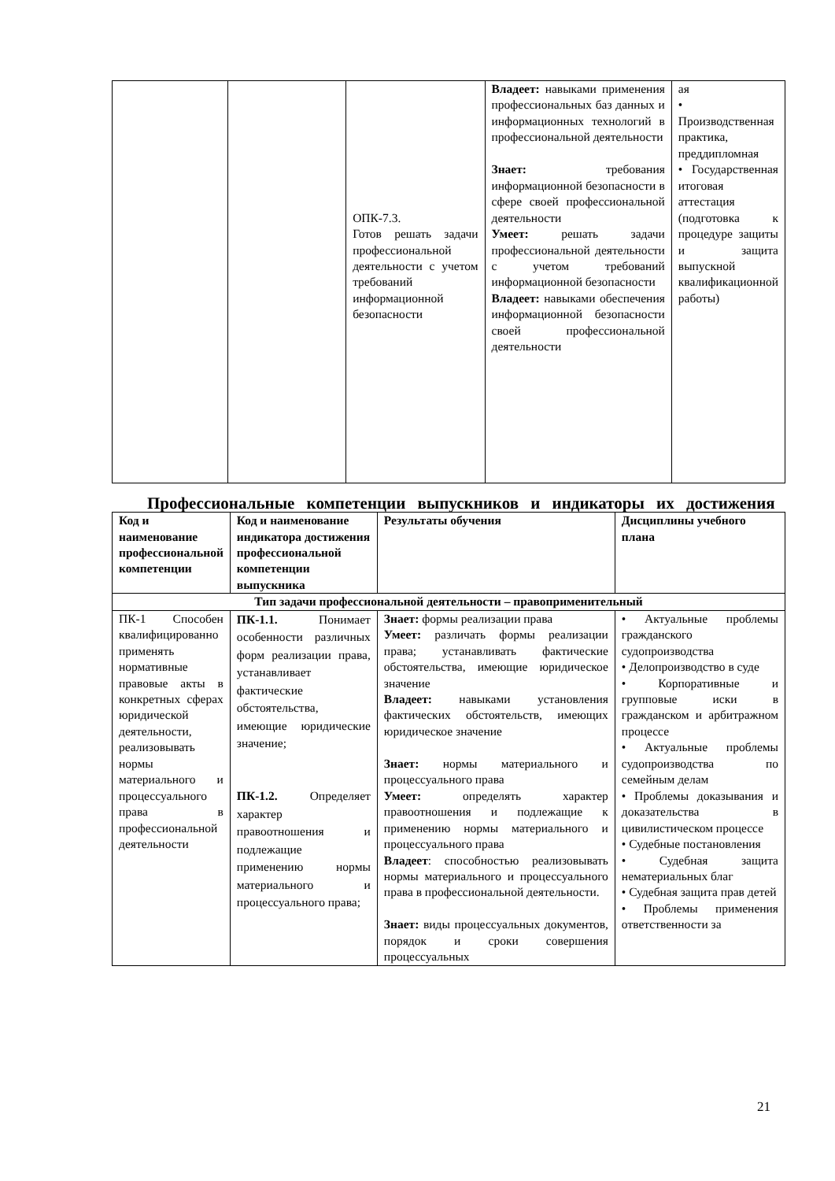| | | ОПК-7.3. Готов решать задачи профессиональной деятельности с учетом требований информационной безопасности | Владеет: навыками применения профессиональных баз данных и информационных технологий в профессиональной деятельности Знает: требования информационной безопасности в сфере своей профессиональной деятельности Умеет: решать задачи профессиональной деятельности с учетом требований информационной безопасности Владеет: навыками обеспечения информационной безопасности своей профессиональной деятельности | ая • Производственная практика, преддипломная • Государственная итоговая аттестация (подготовка к процедуре защиты и защита выпускной квалификационной работы) |
Профессиональные компетенции выпускников и индикаторы их достижения
| Код и наименование профессиональной компетенции | Код и наименование индикатора достижения профессиональной компетенции выпускника | Результаты обучения | Дисциплины учебного плана |
| --- | --- | --- | --- |
| Тип задачи профессиональной деятельности – правоприменительный | | | |
| ПК-1 Способен квалифицированно применять нормативные правовые акты в конкретных сферах юридической деятельности, реализовывать нормы материального и процессуального права в профессиональной деятельности | ПК-1.1. Понимает особенности различных форм реализации права, устанавливает фактические обстоятельства, имеющие юридические значение; ПК-1.2. Определяет характер правоотношения и подлежащие применению нормы материального и процессуального права; | Знает: формы реализации права Умеет: различать формы реализации права; устанавливать фактические обстоятельства, имеющие юридическое значение Владеет: навыками установления фактических обстоятельств, имеющих юридическое значение Знает: нормы материального и процессуального права Умеет: определять характер правоотношения и подлежащие к применению нормы материального и процессуального права Владеет : способностью реализовывать нормы материального и процессуального права в профессиональной деятельности. Знает: виды процессуальных документов, порядок и сроки совершения процессуальных | • Актуальные проблемы гражданского судопроизводства • Делопроизводство в суде • Корпоративные и групповые иски в гражданском и арбитражном процессе • Актуальные проблемы судопроизводства по семейным делам • Проблемы доказывания и доказательства в цивилистическом процессе • Судебные постановления • Судебная защита нематериальных благ • Судебная защита прав детей • Проблемы применения ответственности за |
21